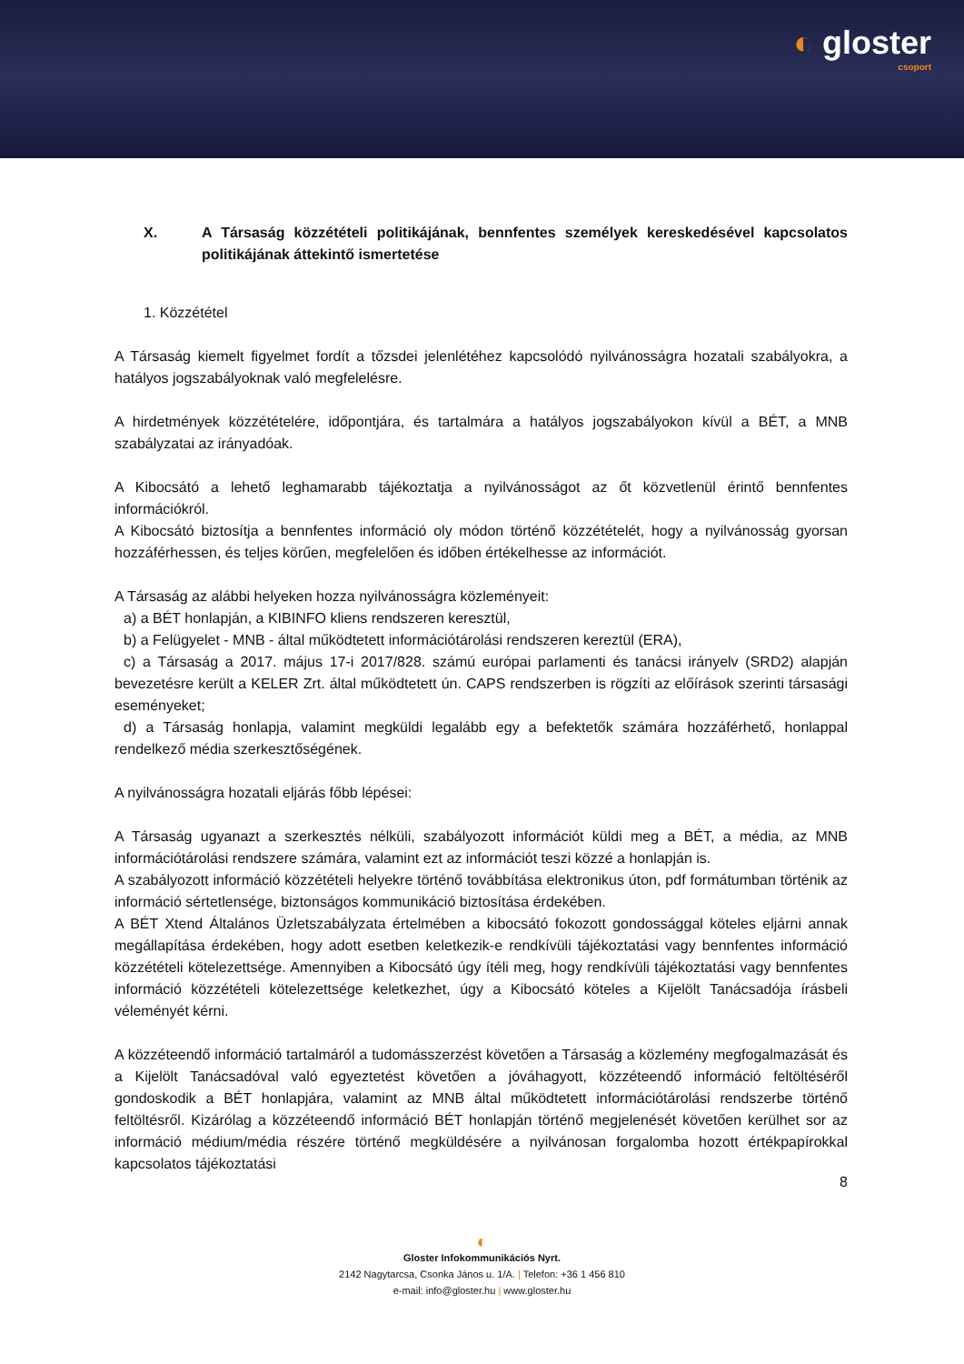◐ gloster
csoport
X. A Társaság közzétételi politikájának, bennfentes személyek kereskedésével kapcsolatos politikájának áttekintő ismertetése
1. Közzététel
A Társaság kiemelt figyelmet fordít a tőzsdei jelenlétéhez kapcsolódó nyilvánosságra hozatali szabályokra, a hatályos jogszabályoknak való megfelelésre.
A hirdetmények közzétételére, időpontjára, és tartalmára a hatályos jogszabályokon kívül a BÉT, a MNB szabályzatai az irányadóak.
A Kibocsátó a lehető leghamarabb tájékoztatja a nyilvánosságot az őt közvetlenül érintő bennfentes információkról.
A Kibocsátó biztosítja a bennfentes információ oly módon történő közzétételét, hogy a nyilvánosság gyorsan hozzáférhessen, és teljes körűen, megfelelően és időben értékelhesse az információt.
A Társaság az alábbi helyeken hozza nyilvánosságra közleményeit:
a) a BÉT honlapján, a KIBINFO kliens rendszeren keresztül,
b) a Felügyelet - MNB - által működtetett információtárolási rendszeren kereztül (ERA),
c) a Társaság a 2017. május 17-i 2017/828. számú európai parlamenti és tanácsi irányelv (SRD2) alapján bevezetésre került a KELER Zrt. által működtetett ún. CAPS rendszerben is rögzíti az előírások szerinti társasági eseményeket;
d) a Társaság honlapja, valamint megküldi legalább egy a befektetők számára hozzáférhető, honlappal rendelkező média szerkesztőségének.
A nyilvánosságra hozatali eljárás főbb lépései:
A Társaság ugyanazt a szerkesztés nélküli, szabályozott információt küldi meg a BÉT, a média, az MNB információtárolási rendszere számára, valamint ezt az információt teszi közzé a honlapján is.
A szabályozott információ közzétételi helyekre történő továbbítása elektronikus úton, pdf formátumban történik az információ sértetlensége, biztonságos kommunikáció biztosítása érdekében.
A BÉT Xtend Általános Üzletszabályzata értelmében a kibocsátó fokozott gondossággal köteles eljárni annak megállapítása érdekében, hogy adott esetben keletkezik-e rendkívüli tájékoztatási vagy bennfentes információ közzétételi kötelezettsége. Amennyiben a Kibocsátó úgy ítéli meg, hogy rendkívüli tájékoztatási vagy bennfentes információ közzétételi kötelezettsége keletkezhet, úgy a Kibocsátó köteles a Kijelölt Tanácsadója írásbeli véleményét kérni.
A közzéteendő információ tartalmáról a tudomásszerzést követően a Társaság a közlemény megfogalmazását és a Kijelölt Tanácsadóval való egyeztetést követően a jóváhagyott, közzéteendő információ feltöltéséről gondoskodik a BÉT honlapjára, valamint az MNB által működtetett információtárolási rendszerbe történő feltöltésről. Kizárólag a közzéteendő információ BÉT honlapján történő megjelenését követően kerülhet sor az információ médium/média részére történő megküldésére a nyilvánosan forgalomba hozott értékpapírokkal kapcsolatos tájékoztatási
8
◐
Gloster Infokommunikációs Nyrt.
2142 Nagytarcsa, Csonka János u. 1/A. | Telefon: +36 1 456 810
e-mail: info@gloster.hu | www.gloster.hu